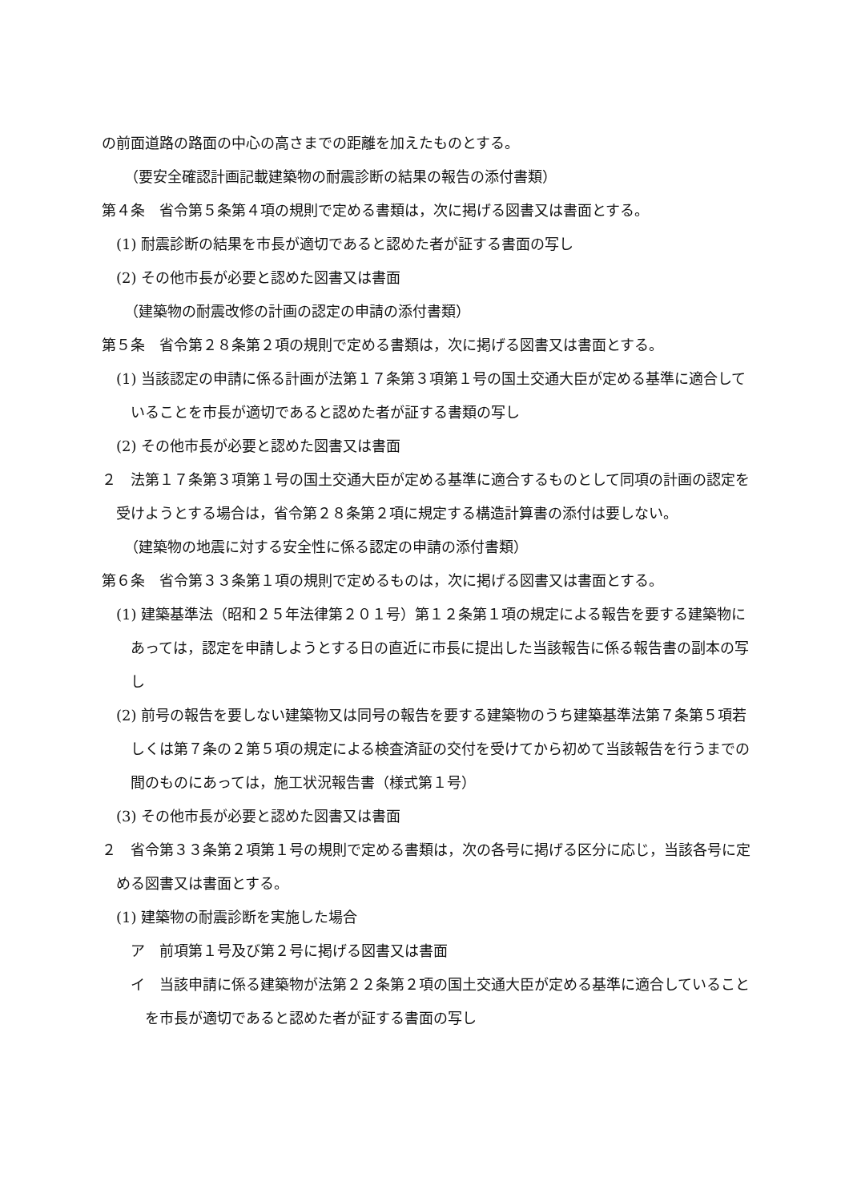の前面道路の路面の中心の高さまでの距離を加えたものとする。
（要安全確認計画記載建築物の耐震診断の結果の報告の添付書類）
第４条　省令第５条第４項の規則で定める書類は，次に掲げる図書又は書面とする。
(1) 耐震診断の結果を市長が適切であると認めた者が証する書面の写し
(2) その他市長が必要と認めた図書又は書面
（建築物の耐震改修の計画の認定の申請の添付書類）
第５条　省令第２８条第２項の規則で定める書類は，次に掲げる図書又は書面とする。
(1) 当該認定の申請に係る計画が法第１７条第３項第１号の国土交通大臣が定める基準に適合していることを市長が適切であると認めた者が証する書類の写し
(2) その他市長が必要と認めた図書又は書面
２　法第１７条第３項第１号の国土交通大臣が定める基準に適合するものとして同項の計画の認定を受けようとする場合は，省令第２８条第２項に規定する構造計算書の添付は要しない。
（建築物の地震に対する安全性に係る認定の申請の添付書類）
第６条　省令第３３条第１項の規則で定めるものは，次に掲げる図書又は書面とする。
(1) 建築基準法（昭和２５年法律第２０１号）第１２条第１項の規定による報告を要する建築物にあっては，認定を申請しようとする日の直近に市長に提出した当該報告に係る報告書の副本の写し
(2) 前号の報告を要しない建築物又は同号の報告を要する建築物のうち建築基準法第７条第５項若しくは第７条の２第５項の規定による検査済証の交付を受けてから初めて当該報告を行うまでの間のものにあっては，施工状況報告書（様式第１号）
(3) その他市長が必要と認めた図書又は書面
２　省令第３３条第２項第１号の規則で定める書類は，次の各号に掲げる区分に応じ，当該各号に定める図書又は書面とする。
(1) 建築物の耐震診断を実施した場合
ア　前項第１号及び第２号に掲げる図書又は書面
イ　当該申請に係る建築物が法第２２条第２項の国土交通大臣が定める基準に適合していることを市長が適切であると認めた者が証する書面の写し